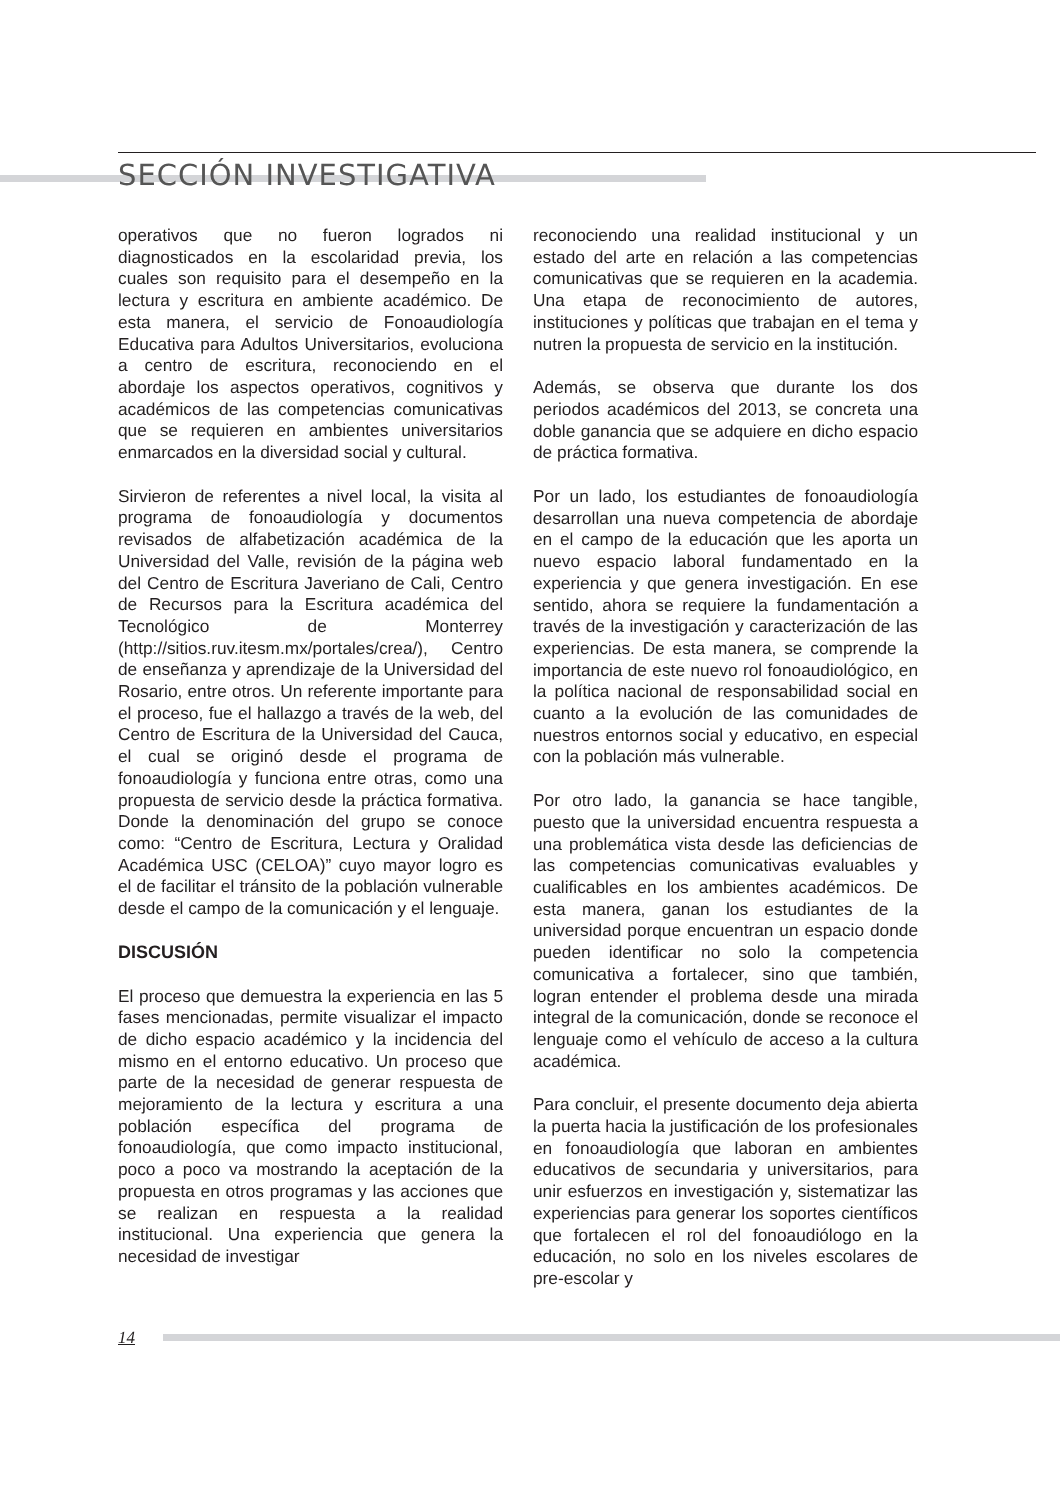SECCIÓN INVESTIGATIVA
operativos que no fueron logrados ni diagnosticados en la escolaridad previa, los cuales son requisito para el desempeño en la lectura y escritura en ambiente académico. De esta manera, el servicio de Fonoaudiología Educativa para Adultos Universitarios, evoluciona a centro de escritura, reconociendo en el abordaje los aspectos operativos, cognitivos y académicos de las competencias comunicativas que se requieren en ambientes universitarios enmarcados en la diversidad social y cultural.
Sirvieron de referentes a nivel local, la visita al programa de fonoaudiología y documentos revisados de alfabetización académica de la Universidad del Valle, revisión de la página web del Centro de Escritura Javeriano de Cali, Centro de Recursos para la Escritura académica del Tecnológico de Monterrey (http://sitios.ruv.itesm.mx/portales/crea/), Centro de enseñanza y aprendizaje de la Universidad del Rosario, entre otros. Un referente importante para el proceso, fue el hallazgo a través de la web, del Centro de Escritura de la Universidad del Cauca, el cual se originó desde el programa de fonoaudiología y funciona entre otras, como una propuesta de servicio desde la práctica formativa. Donde la denominación del grupo se conoce como: “Centro de Escritura, Lectura y Oralidad Académica USC (CELOA)” cuyo mayor logro es el de facilitar el tránsito de la población vulnerable desde el campo de la comunicación y el lenguaje.
DISCUSIÓN
El proceso que demuestra la experiencia en las 5 fases mencionadas, permite visualizar el impacto de dicho espacio académico y la incidencia del mismo en el entorno educativo. Un proceso que parte de la necesidad de generar respuesta de mejoramiento de la lectura y escritura a una población específica del programa de fonoaudiología, que como impacto institucional, poco a poco va mostrando la aceptación de la propuesta en otros programas y las acciones que se realizan en respuesta a la realidad institucional. Una experiencia que genera la necesidad de investigar
reconociendo una realidad institucional y un estado del arte en relación a las competencias comunicativas que se requieren en la academia. Una etapa de reconocimiento de autores, instituciones y políticas que trabajan en el tema y nutren la propuesta de servicio en la institución.
Además, se observa que durante los dos periodos académicos del 2013, se concreta una doble ganancia que se adquiere en dicho espacio de práctica formativa.
Por un lado, los estudiantes de fonoaudiología desarrollan una nueva competencia de abordaje en el campo de la educación que les aporta un nuevo espacio laboral fundamentado en la experiencia y que genera investigación. En ese sentido, ahora se requiere la fundamentación a través de la investigación y caracterización de las experiencias. De esta manera, se comprende la importancia de este nuevo rol fonoaudiológico, en la política nacional de responsabilidad social en cuanto a la evolución de las comunidades de nuestros entornos social y educativo, en especial con la población más vulnerable.
Por otro lado, la ganancia se hace tangible, puesto que la universidad encuentra respuesta a una problemática vista desde las deficiencias de las competencias comunicativas evaluables y cualificables en los ambientes académicos. De esta manera, ganan los estudiantes de la universidad porque encuentran un espacio donde pueden identificar no solo la competencia comunicativa a fortalecer, sino que también, logran entender el problema desde una mirada integral de la comunicación, donde se reconoce el lenguaje como el vehículo de acceso a la cultura académica.
Para concluir, el presente documento deja abierta la puerta hacia la justificación de los profesionales en fonoaudiología que laboran en ambientes educativos de secundaria y universitarios, para unir esfuerzos en investigación y, sistematizar las experiencias para generar los soportes científicos que fortalecen el rol del fonoaudiólogo en la educación, no solo en los niveles escolares de pre-escolar y
14